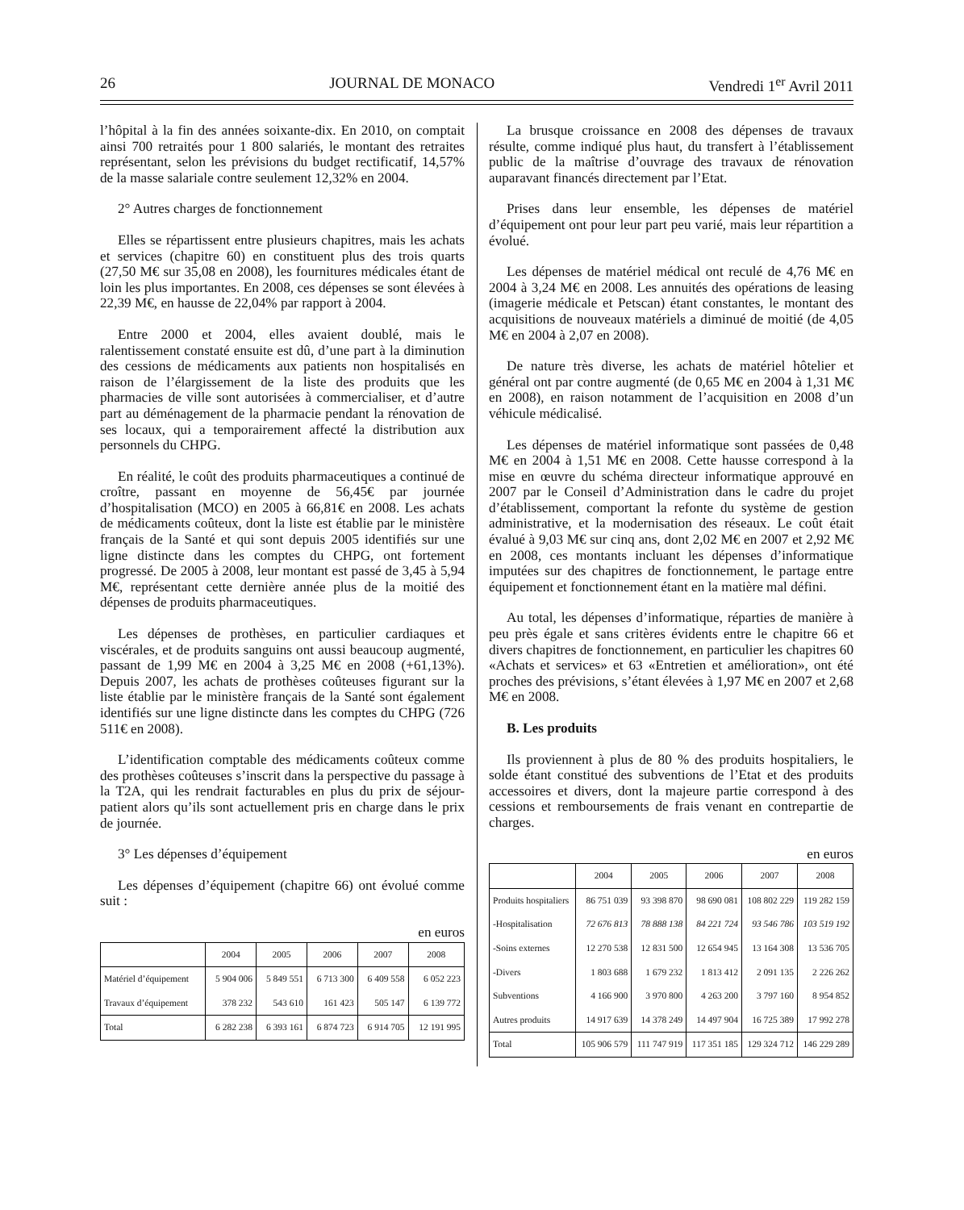26 JOURNAL DE MONACO Vendredi 1<sup>er</sup> Avril 2011
l’hôpital à la fin des années soixante-dix. En 2010, on comptait ainsi 700 retraités pour 1 800 salariés, le montant des retraites représentant, selon les prévisions du budget rectificatif, 14,57% de la masse salariale contre seulement 12,32% en 2004.
2° Autres charges de fonctionnement
Elles se répartissent entre plusieurs chapitres, mais les achats et services (chapitre 60) en constituent plus des trois quarts (27,50 M€ sur 35,08 en 2008), les fournitures médicales étant de loin les plus importantes. En 2008, ces dépenses se sont élevées à 22,39 M€, en hausse de 22,04% par rapport à 2004.
Entre 2000 et 2004, elles avaient doublé, mais le ralentissement constaté ensuite est dû, d’une part à la diminution des cessions de médicaments aux patients non hospitalisés en raison de l’élargissement de la liste des produits que les pharmacies de ville sont autorisées à commercialiser, et d’autre part au déménagement de la pharmacie pendant la rénovation de ses locaux, qui a temporairement affecté la distribution aux personnels du CHPG.
En réalité, le coût des produits pharmaceutiques a continué de croître, passant en moyenne de 56,45€ par journée d’hospitalisation (MCO) en 2005 à 66,81€ en 2008. Les achats de médicaments coûteux, dont la liste est établie par le ministère français de la Santé et qui sont depuis 2005 identifiés sur une ligne distincte dans les comptes du CHPG, ont fortement progressé. De 2005 à 2008, leur montant est passé de 3,45 à 5,94 M€, représentant cette dernière année plus de la moitié des dépenses de produits pharmaceutiques.
Les dépenses de prothèses, en particulier cardiaques et viscérales, et de produits sanguins ont aussi beaucoup augmenté, passant de 1,99 M€ en 2004 à 3,25 M€ en 2008 (+61,13%). Depuis 2007, les achats de prothèses coûteuses figurant sur la liste établie par le ministère français de la Santé sont également identifiés sur une ligne distincte dans les comptes du CHPG (726 511€ en 2008).
L’identification comptable des médicaments coûteux comme des prothèses coûteuses s’inscrit dans la perspective du passage à la T2A, qui les rendrait facturables en plus du prix de séjour-patient alors qu’ils sont actuellement pris en charge dans le prix de journée.
3° Les dépenses d’équipement
Les dépenses d’équipement (chapitre 66) ont évolué comme suit :
en euros
| | 2004 | 2005 | 2006 | 2007 | 2008 |
| --- | --- | --- | --- | --- | --- |
| Matériel d’équipement | 5 904 006 | 5 849 551 | 6 713 300 | 6 409 558 | 6 052 223 |
| Travaux d’équipement | 378 232 | 543 610 | 161 423 | 505 147 | 6 139 772 |
| Total | 6 282 238 | 6 393 161 | 6 874 723 | 6 914 705 | 12 191 995 |
La brusque croissance en 2008 des dépenses de travaux résulte, comme indiqué plus haut, du transfert à l’établissement public de la maîtrise d’ouvrage des travaux de rénovation auparavant financés directement par l’Etat.
Prises dans leur ensemble, les dépenses de matériel d’équipement ont pour leur part peu varié, mais leur répartition a évolué.
Les dépenses de matériel médical ont reculé de 4,76 M€ en 2004 à 3,24 M€ en 2008. Les annuités des opérations de leasing (imagerie médicale et Petscan) étant constantes, le montant des acquisitions de nouveaux matériels a diminué de moitié (de 4,05 M€ en 2004 à 2,07 en 2008).
De nature très diverse, les achats de matériel hôtelier et général ont par contre augmenté (de 0,65 M€ en 2004 à 1,31 M€ en 2008), en raison notamment de l’acquisition en 2008 d’un véhicule médicalisé.
Les dépenses de matériel informatique sont passées de 0,48 M€ en 2004 à 1,51 M€ en 2008. Cette hausse correspond à la mise en œuvre du schéma directeur informatique approuvé en 2007 par le Conseil d’Administration dans le cadre du projet d’établissement, comportant la refonte du système de gestion administrative, et la modernisation des réseaux. Le coût était évalué à 9,03 M€ sur cinq ans, dont 2,02 M€ en 2007 et 2,92 M€ en 2008, ces montants incluant les dépenses d’informatique imputées sur des chapitres de fonctionnement, le partage entre équipement et fonctionnement étant en la matière mal défini.
Au total, les dépenses d’informatique, réparties de manière à peu près égale et sans critères évidents entre le chapitre 66 et divers chapitres de fonctionnement, en particulier les chapitres 60 «Achats et services» et 63 «Entretien et amélioration», ont été proches des prévisions, s’étant élevées à 1,97 M€ en 2007 et 2,68 M€ en 2008.
B. Les produits
Ils proviennent à plus de 80 % des produits hospitaliers, le solde étant constitué des subventions de l’Etat et des produits accessoires et divers, dont la majeure partie correspond à des cessions et remboursements de frais venant en contrepartie de charges.
en euros
| | 2004 | 2005 | 2006 | 2007 | 2008 |
| --- | --- | --- | --- | --- | --- |
| Produits hospitaliers | 86 751 039 | 93 398 870 | 98 690 081 | 108 802 229 | 119 282 159 |
| -Hospitalisation | 72 676 813 | 78 888 138 | 84 221 724 | 93 546 786 | 103 519 192 |
| -Soins externes | 12 270 538 | 12 831 500 | 12 654 945 | 13 164 308 | 13 536 705 |
| -Divers | 1 803 688 | 1 679 232 | 1 813 412 | 2 091 135 | 2 226 262 |
| Subventions | 4 166 900 | 3 970 800 | 4 263 200 | 3 797 160 | 8 954 852 |
| Autres produits | 14 917 639 | 14 378 249 | 14 497 904 | 16 725 389 | 17 992 278 |
| Total | 105 906 579 | 111 747 919 | 117 351 185 | 129 324 712 | 146 229 289 |